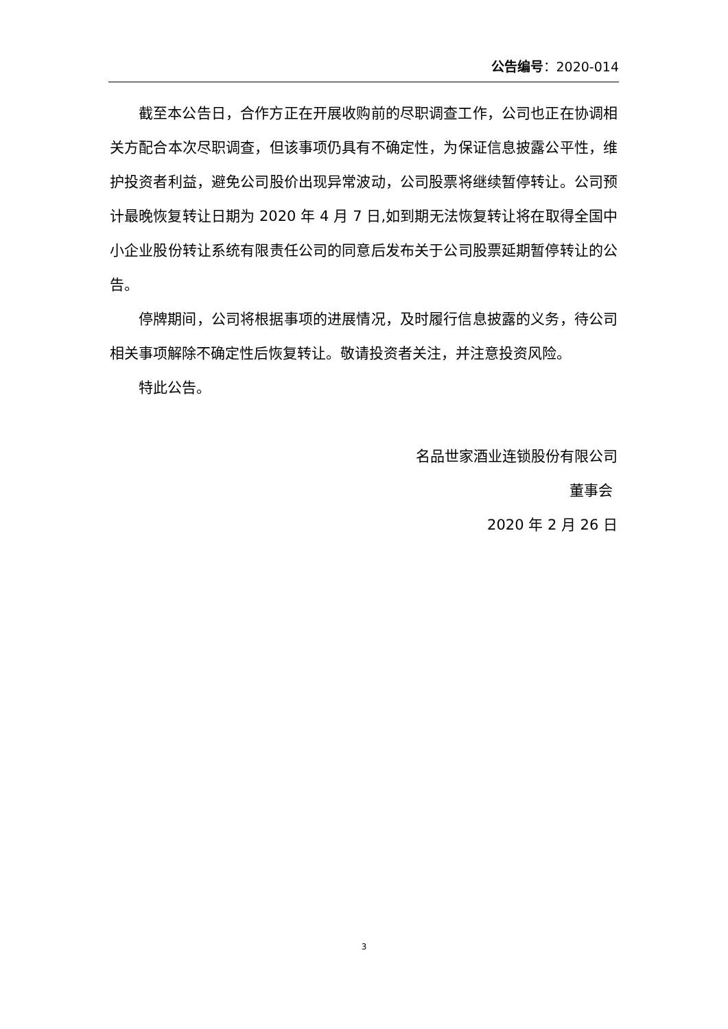公告编号：2020-014
截至本公告日，合作方正在开展收购前的尽职调查工作，公司也正在协调相关方配合本次尽职调查，但该事项仍具有不确定性，为保证信息披露公平性，维护投资者利益，避免公司股价出现异常波动，公司股票将继续暂停转让。公司预计最晚恢复转让日期为 2020 年 4 月 7 日,如到期无法恢复转让将在取得全国中小企业股份转让系统有限责任公司的同意后发布关于公司股票延期暂停转让的公告。
停牌期间，公司将根据事项的进展情况，及时履行信息披露的义务，待公司相关事项解除不确定性后恢复转让。敬请投资者关注，并注意投资风险。
特此公告。
名品世家酒业连锁股份有限公司
董事会
2020 年 2 月 26 日
3